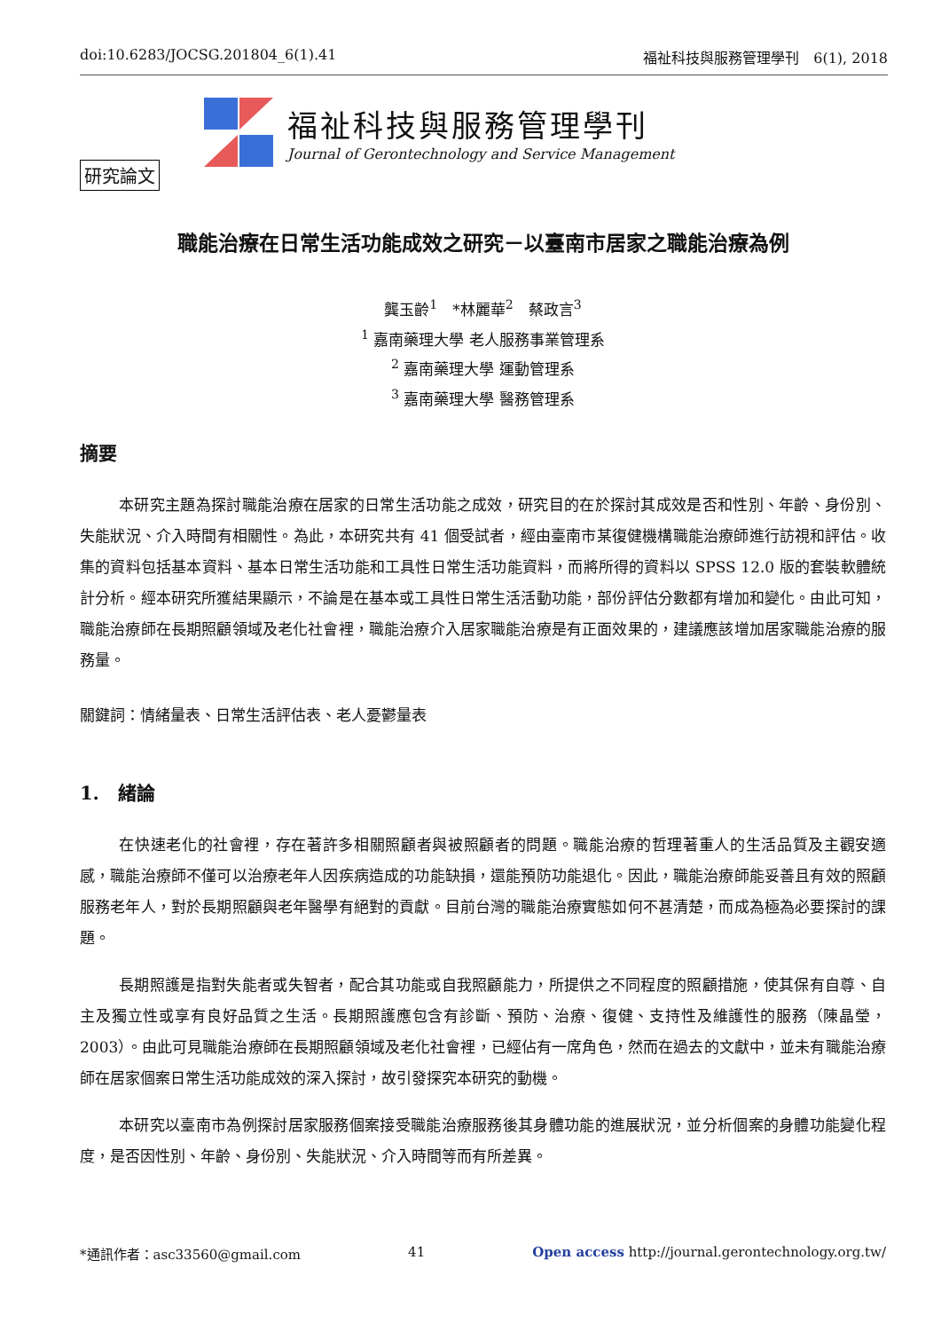doi:10.6283/JOCSG.201804_6(1).41 福祉科技與服務管理學刊　6(1), 2018
福祉科技與服務管理學刊
Journal of Gerontechnology and Service Management
研究論文
職能治療在日常生活功能成效之研究－以臺南市居家之職能治療為例
龔玉齡<sup>1</sup>　*林麗華<sup>2</sup>　蔡政言<sup>3</sup>
<sup>1</sup> 嘉南藥理大學 老人服務事業管理系
<sup>2</sup> 嘉南藥理大學 運動管理系
<sup>3</sup> 嘉南藥理大學 醫務管理系
摘要
本研究主題為探討職能治療在居家的日常生活功能之成效，研究目的在於探討其成效是否和性別、年齡、身份別、失能狀況、介入時間有相關性。為此，本研究共有 41 個受試者，經由臺南市某復健機構職能治療師進行訪視和評估。收集的資料包括基本資料、基本日常生活功能和工具性日常生活功能資料，而將所得的資料以 SPSS 12.0 版的套裝軟體統計分析。經本研究所獲結果顯示，不論是在基本或工具性日常生活活動功能，部份評估分數都有增加和變化。由此可知，職能治療師在長期照顧領域及老化社會裡，職能治療介入居家職能治療是有正面效果的，建議應該增加居家職能治療的服務量。
關鍵詞：情緒量表、日常生活評估表、老人憂鬱量表
1.　緒論
在快速老化的社會裡，存在著許多相關照顧者與被照顧者的問題。職能治療的哲理著重人的生活品質及主觀安適感，職能治療師不僅可以治療老年人因疾病造成的功能缺損，還能預防功能退化。因此，職能治療師能妥善且有效的照顧服務老年人，對於長期照顧與老年醫學有絕對的貢獻。目前台灣的職能治療實態如何不甚清楚，而成為極為必要探討的課題。
長期照護是指對失能者或失智者，配合其功能或自我照顧能力，所提供之不同程度的照顧措施，使其保有自尊、自主及獨立性或享有良好品質之生活。長期照護應包含有診斷、預防、治療、復健、支持性及維護性的服務（陳晶瑩，2003）。由此可見職能治療師在長期照顧領域及老化社會裡，已經佔有一席角色，然而在過去的文獻中，並未有職能治療師在居家個案日常生活功能成效的深入探討，故引發探究本研究的動機。
本研究以臺南市為例探討居家服務個案接受職能治療服務後其身體功能的進展狀況，並分析個案的身體功能變化程度，是否因性別、年齡、身份別、失能狀況、介入時間等而有所差異。
*通訊作者：asc33560@gmail.com 41 Open access http://journal.gerontechnology.org.tw/